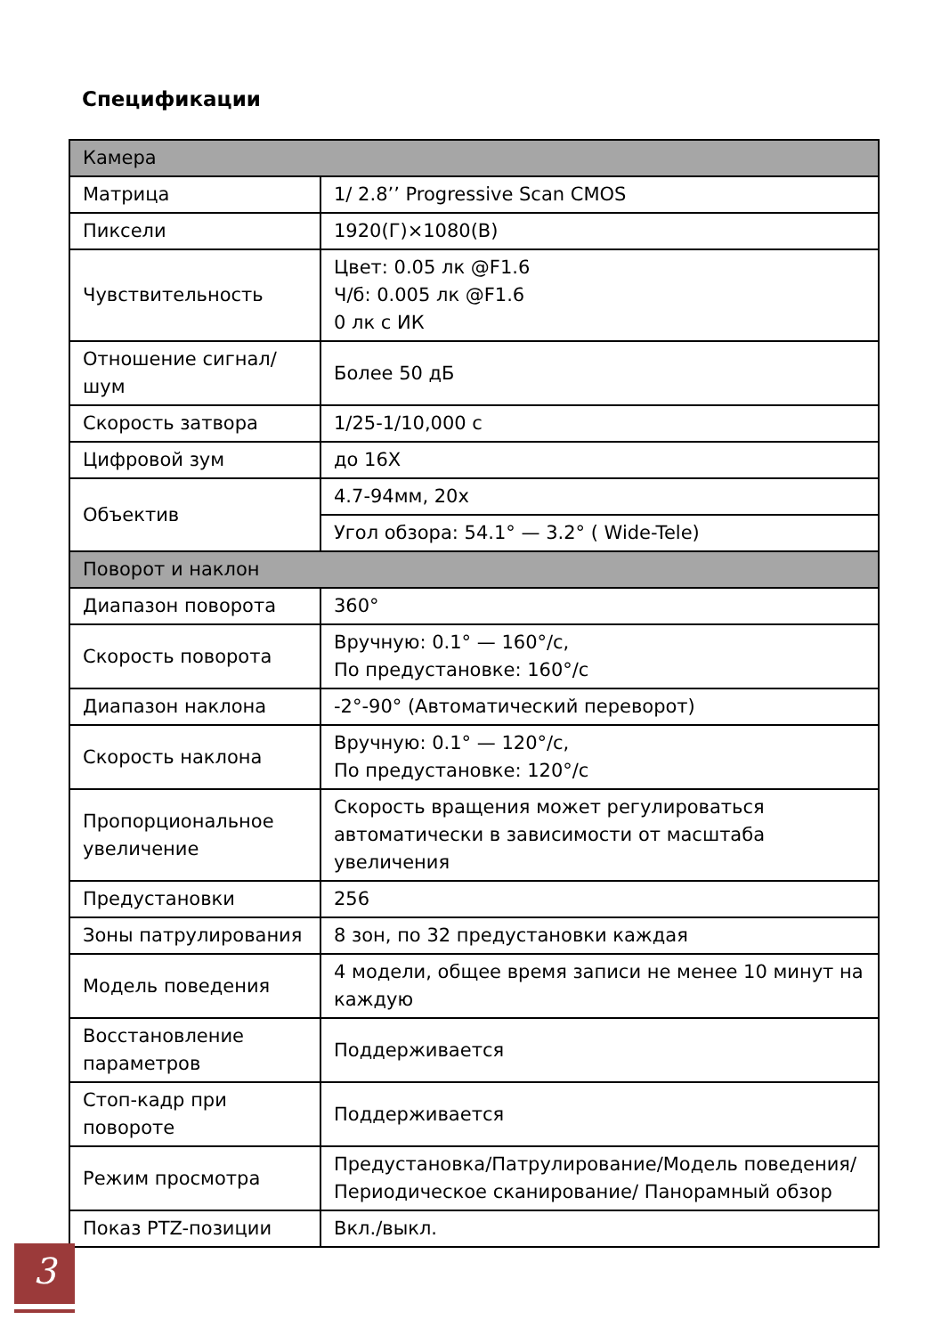Спецификации
| Камера | |
| --- | --- |
| Матрица | 1/ 2.8’’ Progressive Scan CMOS |
| Пиксели | 1920(Г)×1080(В) |
| Чувствительность | Цвет: 0.05 лк @F1.6 Ч/б: 0.005 лк @F1.6 0 лк с ИК |
| Отношение сигнал/шум | Более 50 дБ |
| Скорость затвора | 1/25-1/10,000 с |
| Цифровой зум | до 16X |
| Объектив | 4.7-94мм, 20x |
| | Угол обзора: 54.1° — 3.2° ( Wide-Tele) |
| Поворот и наклон | |
| Диапазон поворота | 360° |
| Скорость поворота | Вручную: 0.1° — 160°/с, По предустановке: 160°/с |
| Диапазон наклона | -2°-90° (Автоматический переворот) |
| Скорость наклона | Вручную: 0.1° — 120°/с, По предустановке: 120°/с |
| Пропорциональное увеличение | Скорость вращения может регулироваться автоматически в зависимости от масштаба увеличения |
| Предустановки | 256 |
| Зоны патрулирования | 8 зон, по 32 предустановки каждая |
| Модель поведения | 4 модели, общее время записи не менее 10 минут на каждую |
| Восстановление параметров | Поддерживается |
| Стоп-кадр при повороте | Поддерживается |
| Режим просмотра | Предустановка/Патрулирование/Модель поведения/ Периодическое сканирование/ Панорамный обзор |
| Показ PTZ-позиции | Вкл./выкл. |
3